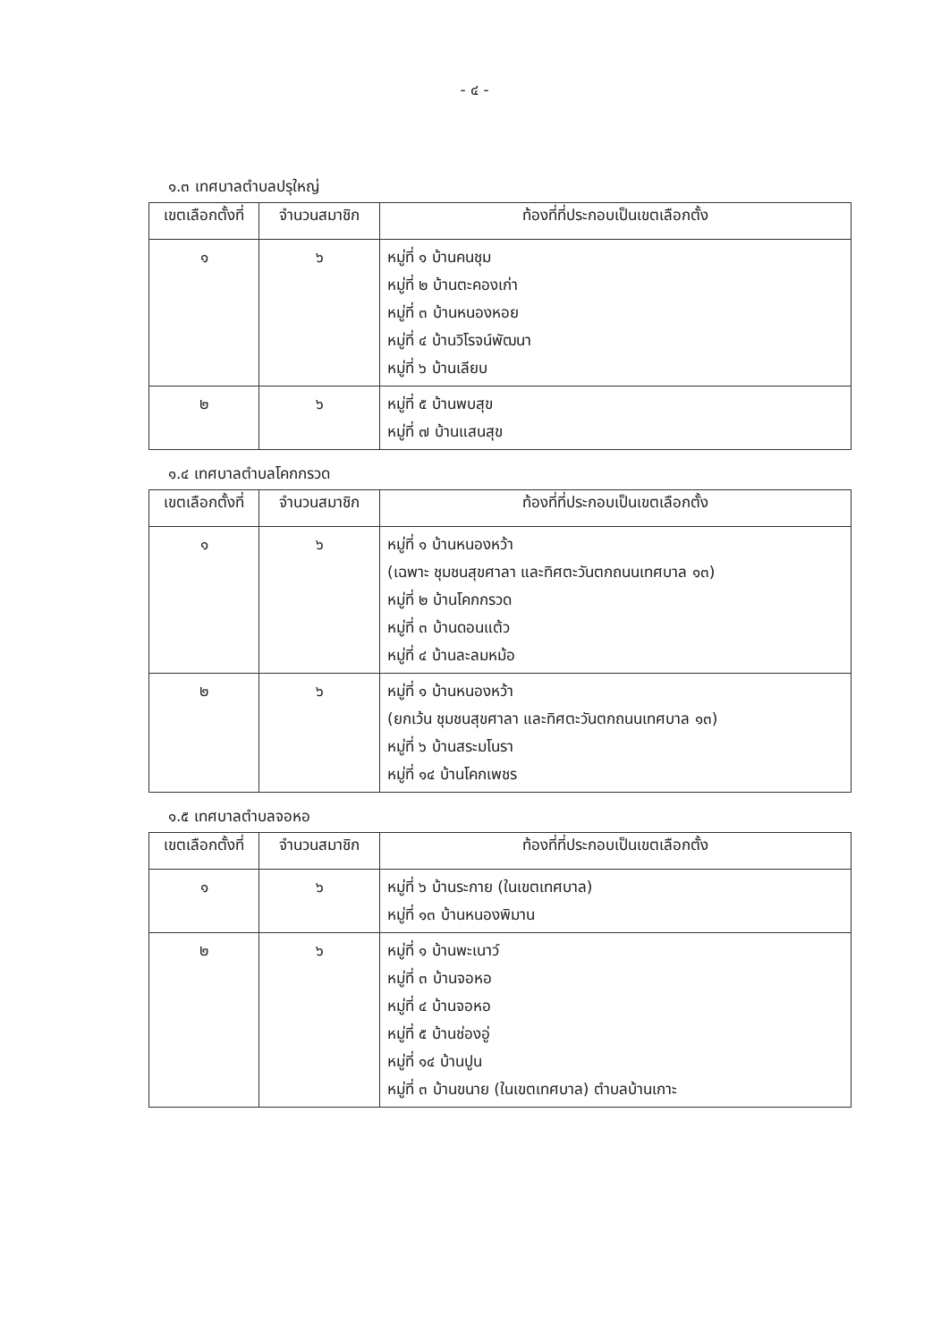- ๔ -
๑.๓ เทศบาลตำบลปรุใหญ่
| เขตเลือกตั้งที่ | จำนวนสมาชิก | ท้องที่ที่ประกอบเป็นเขตเลือกตั้ง |
| --- | --- | --- |
| ๑ | ๖ | หมู่ที่ ๑ บ้านคนชุม หมู่ที่ ๒ บ้านตะคองเก่า หมู่ที่ ๓ บ้านหนองหอย หมู่ที่ ๔ บ้านวิโรจน์พัฒนา หมู่ที่ ๖ บ้านเลียบ |
| ๒ | ๖ | หมู่ที่ ๕ บ้านพบสุข หมู่ที่ ๗ บ้านแสนสุข |
๑.๔ เทศบาลตำบลโคกกรวด
| เขตเลือกตั้งที่ | จำนวนสมาชิก | ท้องที่ที่ประกอบเป็นเขตเลือกตั้ง |
| --- | --- | --- |
| ๑ | ๖ | หมู่ที่ ๑ บ้านหนองหว้า (เฉพาะ ชุมชนสุขศาลา และทิศตะวันตกถนนเทศบาล ๑๓) หมู่ที่ ๒ บ้านโคกกรวด หมู่ที่ ๓ บ้านดอนแต้ว หมู่ที่ ๔ บ้านละลมหม้อ |
| ๒ | ๖ | หมู่ที่ ๑ บ้านหนองหว้า (ยกเว้น ชุมชนสุขศาลา และทิศตะวันตกถนนเทศบาล ๑๓) หมู่ที่ ๖ บ้านสระมโนรา หมู่ที่ ๑๔ บ้านโคกเพชร |
๑.๕ เทศบาลตำบลจอหอ
| เขตเลือกตั้งที่ | จำนวนสมาชิก | ท้องที่ที่ประกอบเป็นเขตเลือกตั้ง |
| --- | --- | --- |
| ๑ | ๖ | หมู่ที่ ๖ บ้านระกาย (ในเขตเทศบาล) หมู่ที่ ๑๓ บ้านหนองพิมาน |
| ๒ | ๖ | หมู่ที่ ๑ บ้านพะเนาว์ หมู่ที่ ๓ บ้านจอหอ หมู่ที่ ๔ บ้านจอหอ หมู่ที่ ๕ บ้านช่องอู่ หมู่ที่ ๑๔ บ้านปูน หมู่ที่ ๓ บ้านขนาย (ในเขตเทศบาล) ตำบลบ้านเกาะ |